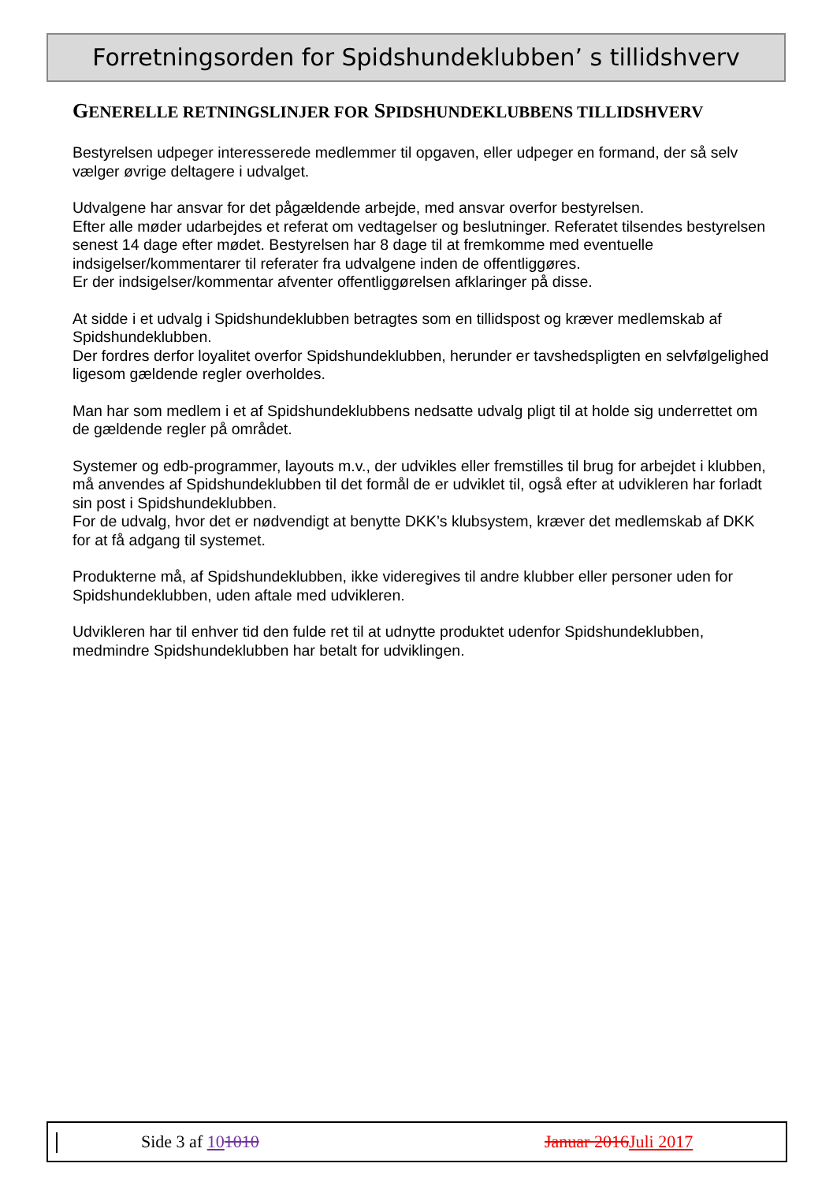Forretningsorden for Spidshundeklubben’ s tillidshverv
GENERELLE RETNINGSLINJER FOR SPIDSHUNDEKLUBBENS TILLIDSHVERV
Bestyrelsen udpeger interesserede medlemmer til opgaven, eller udpeger en formand, der så selv vælger øvrige deltagere i udvalget.
Udvalgene har ansvar for det pågældende arbejde, med ansvar overfor bestyrelsen.
Efter alle møder udarbejdes et referat om vedtagelser og beslutninger. Referatet tilsendes bestyrelsen senest 14 dage efter mødet. Bestyrelsen har 8 dage til at fremkomme med eventuelle indsigelser/kommentarer til referater fra udvalgene inden de offentliggøres.
Er der indsigelser/kommentar afventer offentliggørelsen afklaringer på disse.
At sidde i et udvalg i Spidshundeklubben betragtes som en tillidspost og kræver medlemskab af Spidshundeklubben.
Der fordres derfor loyalitet overfor Spidshundeklubben, herunder er tavshedspligten en selvfølgelighed ligesom gældende regler overholdes.
Man har som medlem i et af Spidshundeklubbens nedsatte udvalg pligt til at holde sig underrettet om de gældende regler på området.
Systemer og edb-programmer, layouts m.v., der udvikles eller fremstilles til brug for arbejdet i klubben, må anvendes af Spidshundeklubben til det formål de er udviklet til, også efter at udvikleren har forladt sin post i Spidshundeklubben.
For de udvalg, hvor det er nødvendigt at benytte DKK’s klubsystem, kræver det medlemskab af DKK for at få adgang til systemet.
Produkterne må, af Spidshundeklubben, ikke videregives til andre klubber eller personer uden for Spidshundeklubben, uden aftale med udvikleren.
Udvikleren har til enhver tid den fulde ret til at udnytte produktet udenfor Spidshundeklubben, medmindre Spidshundeklubben har betalt for udviklingen.
Side 3 af 101010 Januar 2016 Juli 2017